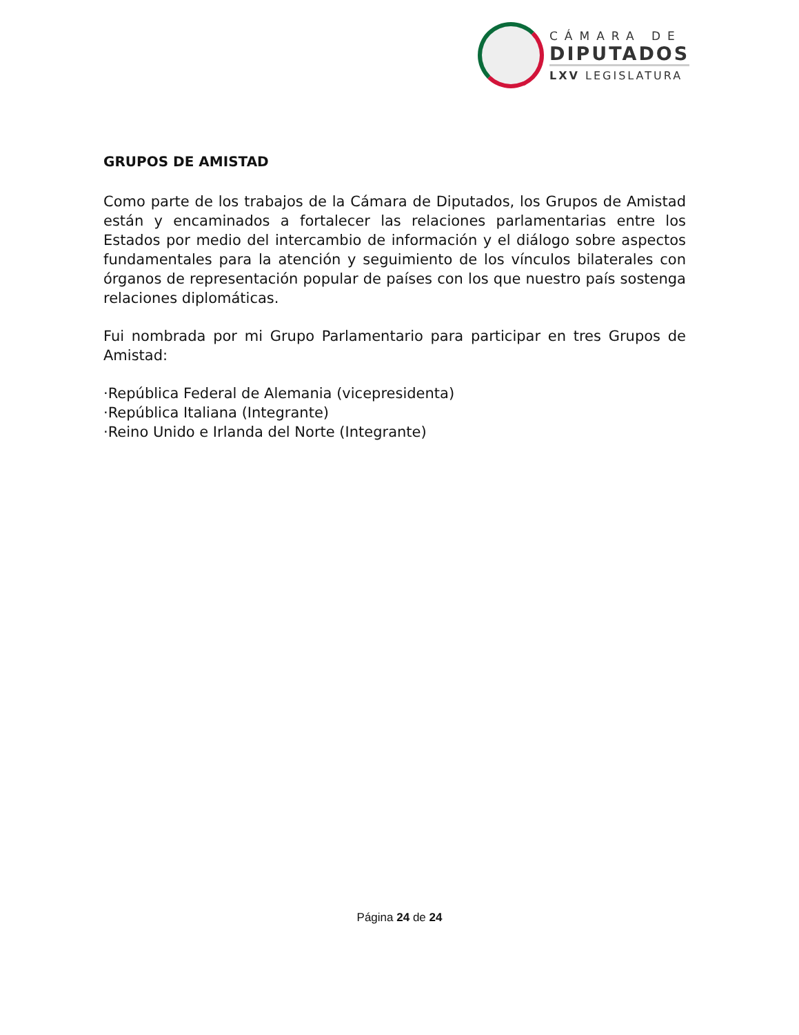CÁMARA DE
DIPUTADOS
LXV LEGISLATURA
GRUPOS DE AMISTAD
Como parte de los trabajos de la Cámara de Diputados, los Grupos de Amistad están y encaminados a fortalecer las relaciones parlamentarias entre los Estados por medio del intercambio de información y el diálogo sobre aspectos fundamentales para la atención y seguimiento de los vínculos bilaterales con órganos de representación popular de países con los que nuestro país sostenga relaciones diplomáticas.
Fui nombrada por mi Grupo Parlamentario para participar en tres Grupos de Amistad:
·República Federal de Alemania (vicepresidenta)
·República Italiana (Integrante)
·Reino Unido e Irlanda del Norte (Integrante)
Página 24 de 24